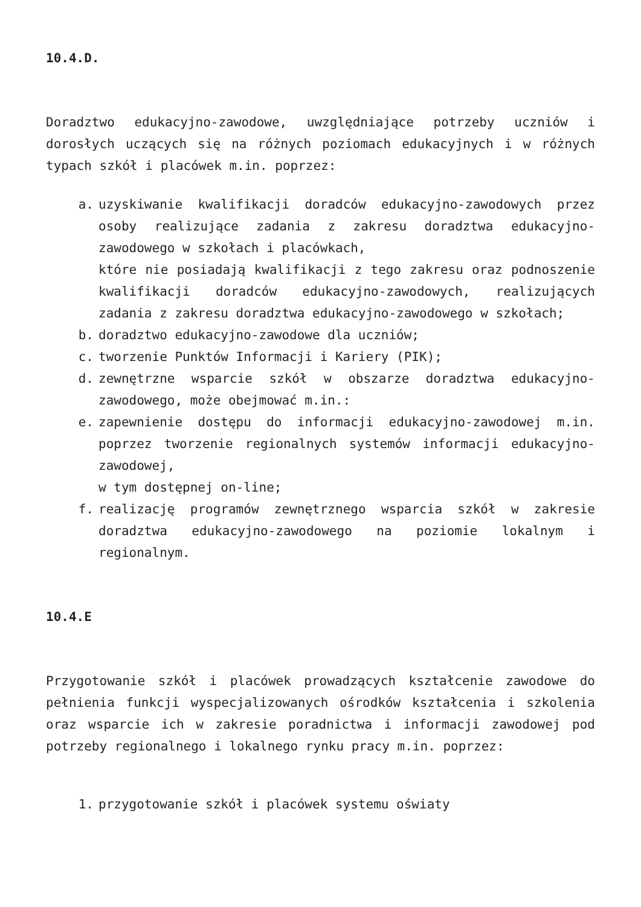10.4.D.
Doradztwo edukacyjno-zawodowe, uwzględniające potrzeby uczniów i dorosłych uczących się na różnych poziomach edukacyjnych i w różnych typach szkół i placówek m.in. poprzez:
a. uzyskiwanie kwalifikacji doradców edukacyjno-zawodowych przez osoby realizujące zadania z zakresu doradztwa edukacyjno-zawodowego w szkołach i placówkach,
które nie posiadają kwalifikacji z tego zakresu oraz podnoszenie kwalifikacji doradców edukacyjno-zawodowych, realizujących zadania z zakresu doradztwa edukacyjno-zawodowego w szkołach;
b. doradztwo edukacyjno-zawodowe dla uczniów;
c. tworzenie Punktów Informacji i Kariery (PIK);
d. zewnętrzne wsparcie szkół w obszarze doradztwa edukacyjno-zawodowego, może obejmować m.in.:
e. zapewnienie dostępu do informacji edukacyjno-zawodowej m.in. poprzez tworzenie regionalnych systemów informacji edukacyjno-zawodowej,
w tym dostępnej on-line;
f. realizację programów zewnętrznego wsparcia szkół w zakresie doradztwa edukacyjno-zawodowego na poziomie lokalnym i regionalnym.
10.4.E
Przygotowanie szkół i placówek prowadzących kształcenie zawodowe do pełnienia funkcji wyspecjalizowanych ośrodków kształcenia i szkolenia oraz wsparcie ich w zakresie poradnictwa i informacji zawodowej pod potrzeby regionalnego i lokalnego rynku pracy m.in. poprzez:
1. przygotowanie szkół i placówek systemu oświaty